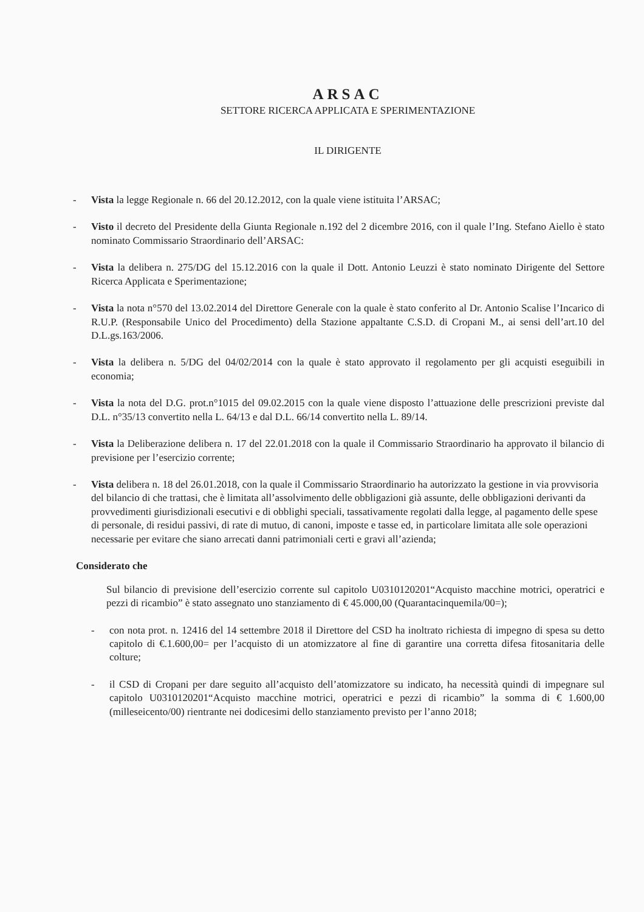ARSAC
SETTORE RICERCA APPLICATA E SPERIMENTAZIONE
IL DIRIGENTE
- Vista la legge Regionale n. 66 del 20.12.2012, con la quale viene istituita l’ARSAC;
- Visto il decreto del Presidente della Giunta Regionale n.192 del 2 dicembre 2016, con il quale l’Ing. Stefano Aiello è stato nominato Commissario Straordinario dell’ARSAC:
- Vista la delibera n. 275/DG del 15.12.2016 con la quale il Dott. Antonio Leuzzi è stato nominato Dirigente del Settore Ricerca Applicata e Sperimentazione;
- Vista la nota n°570 del 13.02.2014 del Direttore Generale con la quale è stato conferito al Dr. Antonio Scalise l’Incarico di R.U.P. (Responsabile Unico del Procedimento) della Stazione appaltante C.S.D. di Cropani M., ai sensi dell’art.10 del D.L.gs.163/2006.
- Vista la delibera n. 5/DG del 04/02/2014 con la quale è stato approvato il regolamento per gli acquisti eseguibili in economia;
- Vista la nota del D.G. prot.n°1015 del 09.02.2015 con la quale viene disposto l’attuazione delle prescrizioni previste dal D.L. n°35/13 convertito nella L. 64/13 e dal D.L. 66/14 convertito nella L. 89/14.
- Vista la Deliberazione delibera n. 17 del 22.01.2018 con la quale il Commissario Straordinario ha approvato il bilancio di previsione per l’esercizio corrente;
- Vista delibera n. 18 del 26.01.2018, con la quale il Commissario Straordinario ha autorizzato la gestione in via provvisoria del bilancio di che trattasi, che è limitata all’assolvimento delle obbligazioni già assunte, delle obbligazioni derivanti da provvedimenti giurisdizionali esecutivi e di obblighi speciali, tassativamente regolati dalla legge, al pagamento delle spese di personale, di residui passivi, di rate di mutuo, di canoni, imposte e tasse ed, in particolare limitata alle sole operazioni necessarie per evitare che siano arrecati danni patrimoniali certi e gravi all’azienda;
Considerato che
Sul bilancio di previsione dell’esercizio corrente sul capitolo U0310120201“Acquisto macchine motrici, operatrici e pezzi di ricambio” è stato assegnato uno stanziamento di € 45.000,00 (Quarantacinquemila/00=);
- con nota prot. n. 12416 del 14 settembre 2018 il Direttore del CSD ha inoltrato richiesta di impegno di spesa su detto capitolo di €.1.600,00= per l’acquisto di un atomizzatore al fine di garantire una corretta difesa fitosanitaria delle colture;
- il CSD di Cropani per dare seguito all’acquisto dell’atomizzatore su indicato, ha necessità quindi di impegnare sul capitolo U0310120201“Acquisto macchine motrici, operatrici e pezzi di ricambio” la somma di € 1.600,00 (milleseicento/00) rientrante nei dodicesimi dello stanziamento previsto per l’anno 2018;